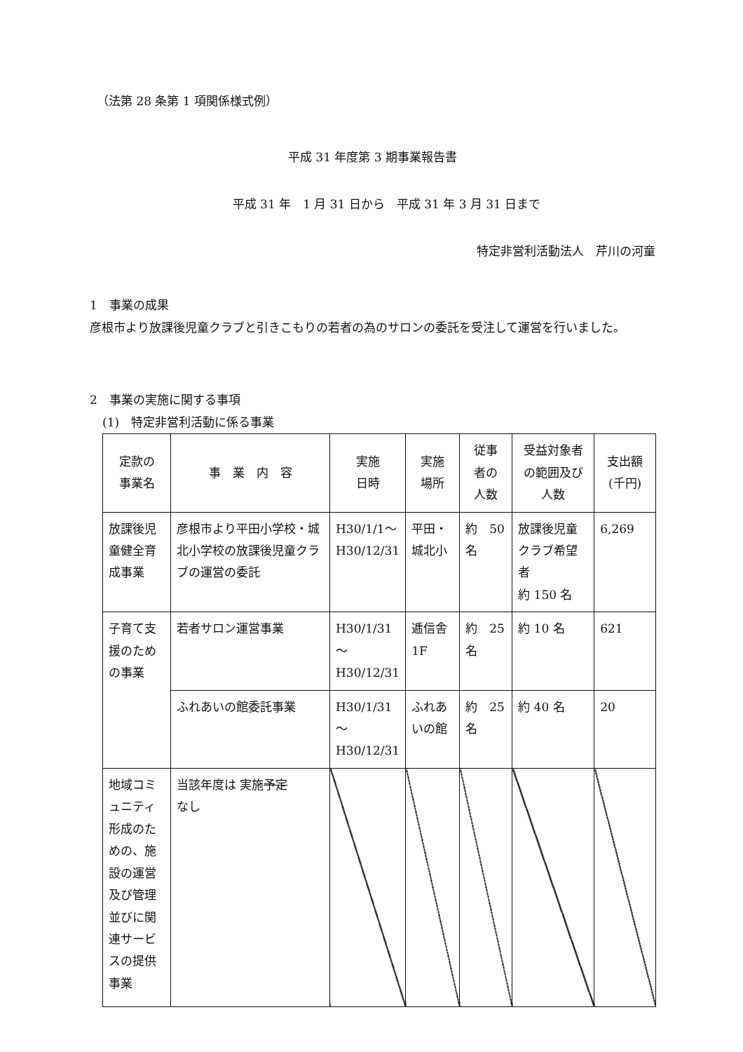（法第 28 条第 1 項関係様式例）
平成 31 年度第 3 期事業報告書
平成 31 年　1 月 31 日から　平成 31 年 3 月 31 日まで
特定非営利活動法人　芹川の河童
1　事業の成果
彦根市より放課後児童クラブと引きこもりの若者の為のサロンの委託を受注して運営を行いました。
2　事業の実施に関する事項
(1)　特定非営利活動に係る事業
| 定款の 事業名 | 事 業 内 容 | 実施 日時 | 実施 場所 | 従事 者の 人数 | 受益対象者 の範囲及び 人数 | 支出額 (千円) |
| --- | --- | --- | --- | --- | --- | --- |
| 放課後児童健全育成事業 | 彦根市より平田小学校・城北小学校の放課後児童クラブの運営の委託 | H30/1/1～ H30/12/31 | 平田・ 城北小 | 約 50 名 | 放課後児童クラブ希望者 約 150 名 | 6,269 |
| 子育て支援のための事業 | 若者サロン運営事業 | H30/1/31 ～ H30/12/31 | 逓信舎 1F | 約 25 名 | 約 10 名 | 621 |
| | ふれあいの館委託事業 | H30/1/31 ～ H30/12/31 | ふれあいの館 | 約 25 名 | 約 40 名 | 20 |
| 地域コミュニティ形成のための、施設の運営及び管理並びに関連サービスの提供事業 | 当該年度は 実施 予定 なし | | | | | |